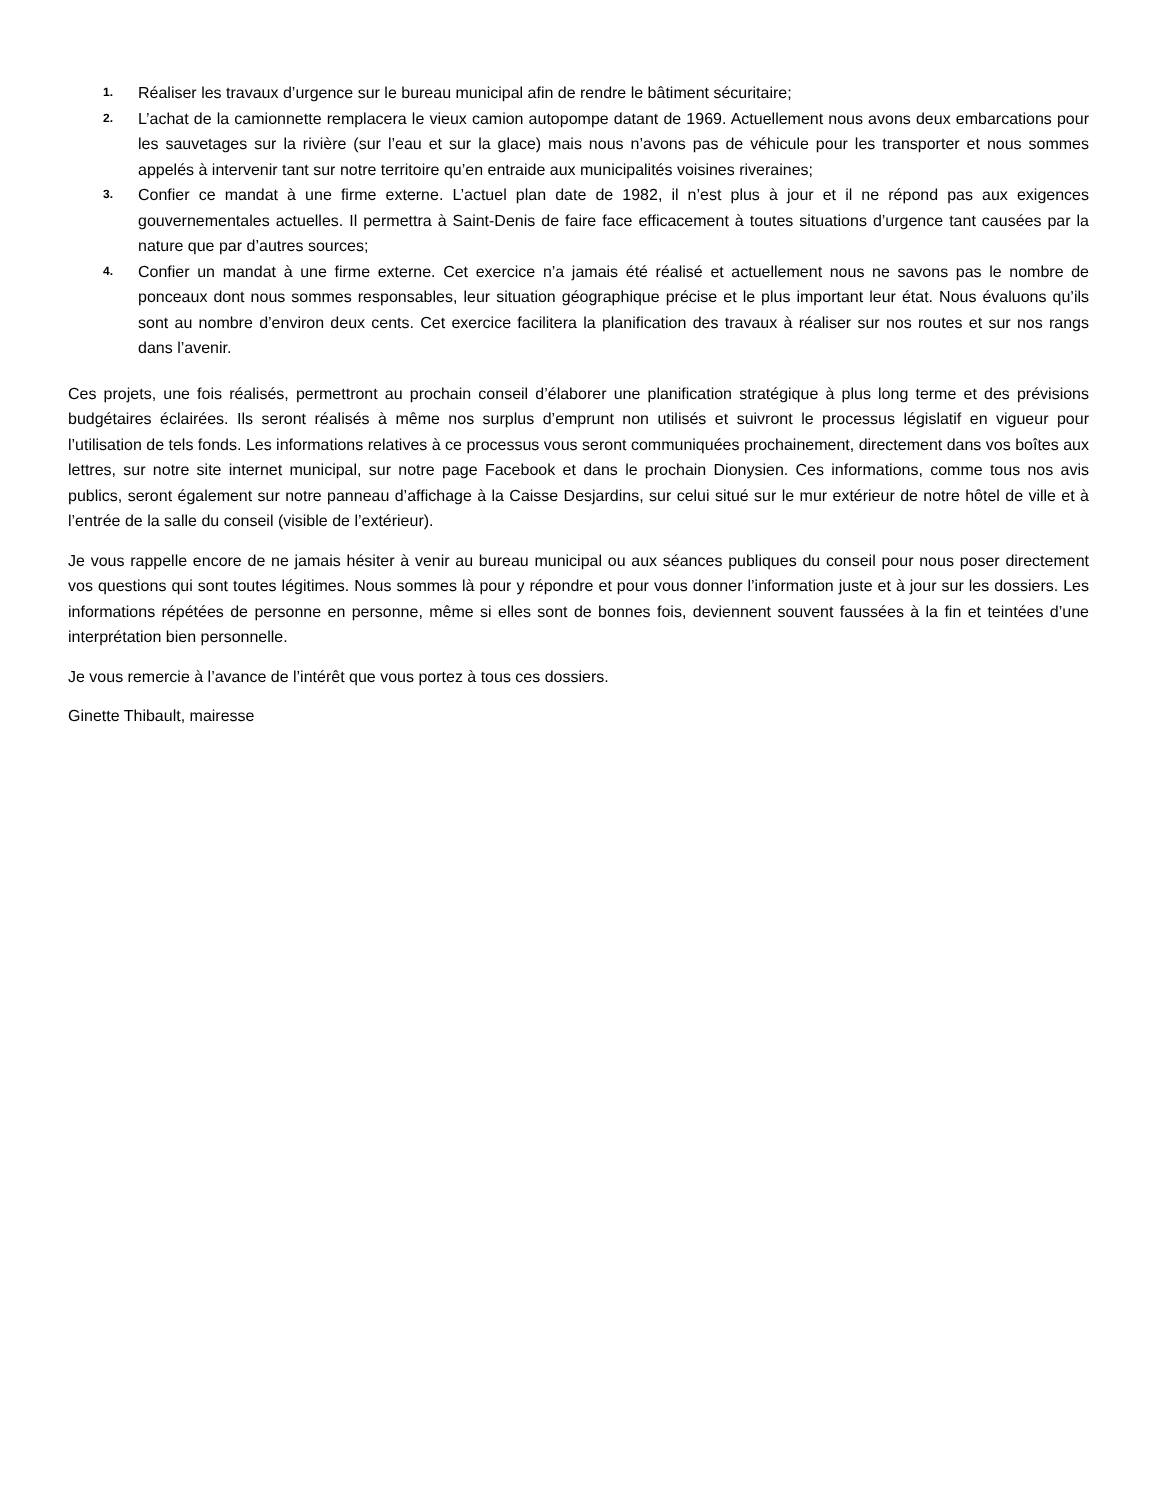1. Réaliser les travaux d’urgence sur le bureau municipal afin de rendre le bâtiment sécuritaire;
2. L’achat de la camionnette remplacera le vieux camion autopompe datant de 1969. Actuellement nous avons deux embarcations pour les sauvetages sur la rivière (sur l’eau et sur la glace) mais nous n’avons pas de véhicule pour les transporter et nous sommes appelés à intervenir tant sur notre territoire qu’en entraide aux municipalités voisines riveraines;
3. Confier ce mandat à une firme externe. L’actuel plan date de 1982, il n’est plus à jour et il ne répond pas aux exigences gouvernementales actuelles. Il permettra à Saint-Denis de faire face efficacement à toutes situations d’urgence tant causées par la nature que par d’autres sources;
4. Confier un mandat à une firme externe. Cet exercice n’a jamais été réalisé et actuellement nous ne savons pas le nombre de ponceaux dont nous sommes responsables, leur situation géographique précise et le plus important leur état. Nous évaluons qu’ils sont au nombre d’environ deux cents. Cet exercice facilitera la planification des travaux à réaliser sur nos routes et sur nos rangs dans l’avenir.
Ces projets, une fois réalisés, permettront au prochain conseil d’élaborer une planification stratégique à plus long terme et des prévisions budgétaires éclairées. Ils seront réalisés à même nos surplus d’emprunt non utilisés et suivront le processus législatif en vigueur pour l’utilisation de tels fonds. Les informations relatives à ce processus vous seront communiquées prochainement, directement dans vos boîtes aux lettres, sur notre site internet municipal, sur notre page Facebook et dans le prochain Dionysien. Ces informations, comme tous nos avis publics, seront également sur notre panneau d’affichage à la Caisse Desjardins, sur celui situé sur le mur extérieur de notre hôtel de ville et à l’entrée de la salle du conseil (visible de l’extérieur).
Je vous rappelle encore de ne jamais hésiter à venir au bureau municipal ou aux séances publiques du conseil pour nous poser directement vos questions qui sont toutes légitimes. Nous sommes là pour y répondre et pour vous donner l’information juste et à jour sur les dossiers. Les informations répétées de personne en personne, même si elles sont de bonnes fois, deviennent souvent faussées à la fin et teintées d’une interprétation bien personnelle.
Je vous remercie à l’avance de l’intérêt que vous portez à tous ces dossiers.
Ginette Thibault, mairesse